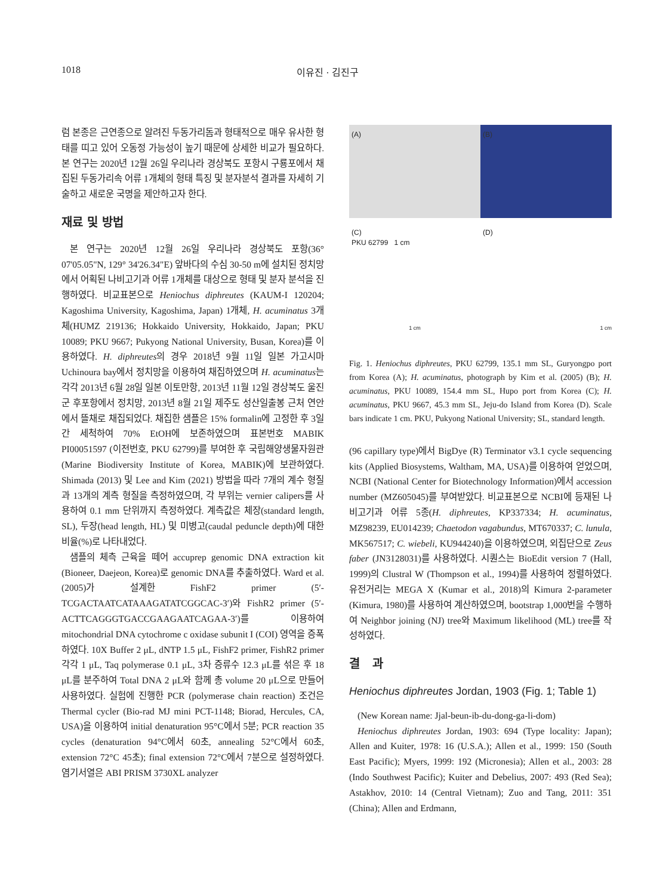1018 이유진 · 김진구
럼 본종은 근연종으로 알려진 두동가리돔과 형태적으로 매우 유사한 형태를 띠고 있어 오동정 가능성이 높기 때문에 상세한 비교가 필요하다. 본 연구는 2020년 12월 26일 우리나라 경상북도 포항시 구룡포에서 채집된 두동가리속 어류 1개체의 형태 특징 및 분자분석 결과를 자세히 기술하고 새로운 국명을 제안하고자 한다.
재료 및 방법
본 연구는 2020년 12월 26일 우리나라 경상북도 포항(36° 07'05.05"N, 129° 34'26.34"E) 앞바다의 수심 30-50 m에 설치된 정치망에서 어획된 나비고기과 어류 1개체를 대상으로 형태 및 분자 분석을 진행하였다. 비교표본으로 Heniochus diphreutes (KAUM-I 120204; Kagoshima University, Kagoshima, Japan) 1개체, H. acuminatus 3개체(HUMZ 219136; Hokkaido University, Hokkaido, Japan; PKU 10089; PKU 9667; Pukyong National University, Busan, Korea)를 이용하였다. H. diphreutes의 경우 2018년 9월 11일 일본 가고시마 Uchinoura bay에서 정치망을 이용하여 채집하였으며 H. acuminatus는 각각 2013년 6월 28일 일본 이토만항, 2013년 11월 12일 경상북도 울진군 후포항에서 정치망, 2013년 8월 21일 제주도 성산일출봉 근처 연안에서 뜰채로 채집되었다. 채집한 샘플은 15% formalin에 고정한 후 3일간 세척하여 70% EtOH에 보존하였으며 표본번호 MABIK PI00051597 (이전번호, PKU 62799)를 부여한 후 국립해양생물자원관(Marine Biodiversity Institute of Korea, MABIK)에 보관하였다. Shimada (2013) 및 Lee and Kim (2021) 방법을 따라 7개의 계수 형질과 13개의 계측 형질을 측정하였으며, 각 부위는 vernier calipers를 사용하여 0.1 mm 단위까지 측정하였다. 계측값은 체장(standard length, SL), 두장(head length, HL) 및 미병고(caudal peduncle depth)에 대한 비율(%)로 나타내었다.
샘플의 체측 근육을 떼어 accuprep genomic DNA extraction kit (Bioneer, Daejeon, Korea)로 genomic DNA를 추출하였다. Ward et al. (2005)가 설계한 FishF2 primer (5′-TCGACTAATCATAAAGATATCGGCAC-3′)와 FishR2 primer (5′-ACTTCAGGGTGACCGAAGAATCAGAA-3′)를 이용하여 mitochondrial DNA cytochrome c oxidase subunit I (COI) 영역을 증폭하였다. 10X Buffer 2 μL, dNTP 1.5 μL, FishF2 primer, FishR2 primer 각각 1 μL, Taq polymerase 0.1 μL, 3차 증류수 12.3 μL를 섞은 후 18 μL를 분주하여 Total DNA 2 μL와 함께 총 volume 20 μL으로 만들어 사용하였다. 실험에 진행한 PCR (polymerase chain reaction) 조건은 Thermal cycler (Bio-rad MJ mini PCT-1148; Biorad, Hercules, CA, USA)을 이용하여 initial denaturation 95°C에서 5분; PCR reaction 35 cycles (denaturation 94°C에서 60초, annealing 52°C에서 60초, extension 72°C 45초); final extension 72°C에서 7분으로 설정하였다. 염기서열은 ABI PRISM 3730XL analyzer
(A)
PKU 62799 1 cm
(B)
(C)
(D)
1 cm
1 cm
Fig. 1. Heniochus diphreutes, PKU 62799, 135.1 mm SL, Guryongpo port from Korea (A); H. acuminatus, photograph by Kim et al. (2005) (B); H. acuminatus, PKU 10089, 154.4 mm SL, Hupo port from Korea (C); H. acuminatus, PKU 9667, 45.3 mm SL, Jeju-do Island from Korea (D). Scale bars indicate 1 cm. PKU, Pukyong National University; SL, standard length.
(96 capillary type)에서 BigDye (R) Terminator v3.1 cycle sequencing kits (Applied Biosystems, Waltham, MA, USA)를 이용하여 얻었으며, NCBI (National Center for Biotechnology Information)에서 accession number (MZ605045)를 부여받았다. 비교표본으로 NCBI에 등재된 나비고기과 어류 5종(H. diphreutes, KP337334; H. acuminatus, MZ98239, EU014239; Chaetodon vagabundus, MT670337; C. lunula, MK567517; C. wiebeli, KU944240)을 이용하였으며, 외집단으로 Zeus faber (JN3128031)를 사용하였다. 시퀀스는 BioEdit version 7 (Hall, 1999)의 Clustral W (Thompson et al., 1994)를 사용하여 정렬하였다. 유전거리는 MEGA X (Kumar et al., 2018)의 Kimura 2-parameter (Kimura, 1980)를 사용하여 계산하였으며, bootstrap 1,000번을 수행하여 Neighbor joining (NJ) tree와 Maximum likelihood (ML) tree를 작성하였다.
결 과
Heniochus diphreutes Jordan, 1903 (Fig. 1; Table 1)
(New Korean name: Jjal-beun-ib-du-dong-ga-li-dom)
Heniochus diphreutes Jordan, 1903: 694 (Type locality: Japan); Allen and Kuiter, 1978: 16 (U.S.A.); Allen et al., 1999: 150 (South East Pacific); Myers, 1999: 192 (Micronesia); Allen et al., 2003: 28 (Indo Southwest Pacific); Kuiter and Debelius, 2007: 493 (Red Sea); Astakhov, 2010: 14 (Central Vietnam); Zuo and Tang, 2011: 351 (China); Allen and Erdmann,